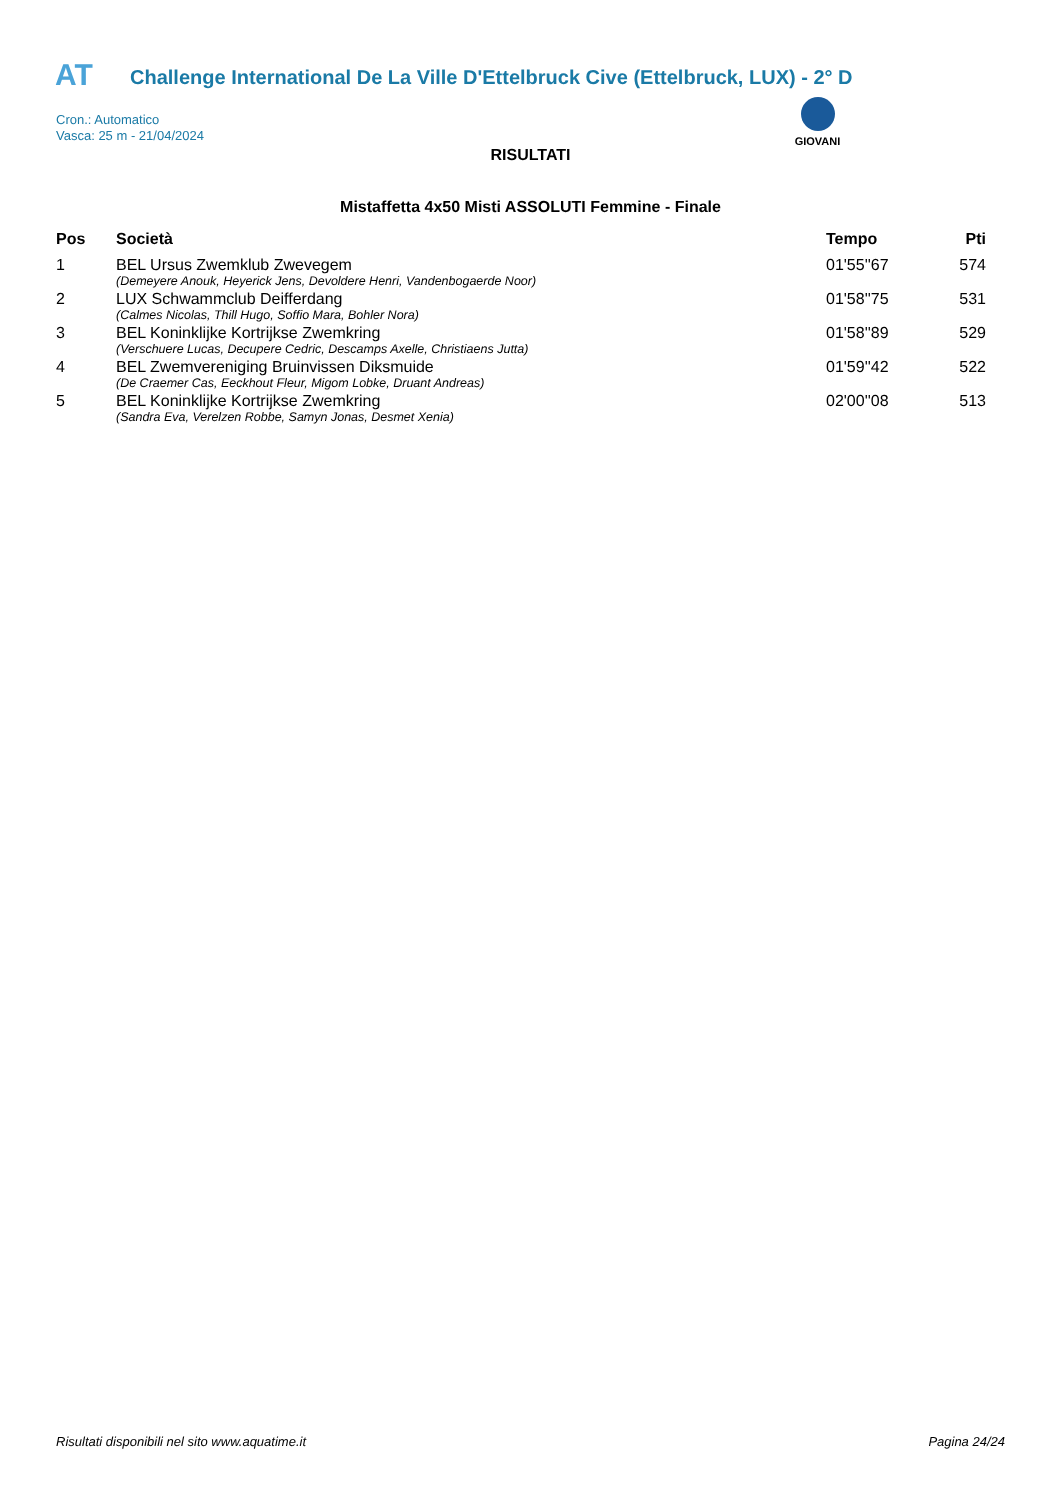AT
Challenge International De La Ville D'Ettelbruck Cive (Ettelbruck, LUX) - 2° D
Cron.: Automatico
Vasca: 25 m - 21/04/2024
GIOVANI
RISULTATI
Mistaffetta 4x50 Misti ASSOLUTI Femmine - Finale
| Pos | Società | Tempo | Pti |
| --- | --- | --- | --- |
| 1 | BEL Ursus Zwemklub Zwevegem | 01'55''67 | 574 |
| | (Demeyere Anouk, Heyerick Jens, Devoldere Henri, Vandenbogaerde Noor) | | |
| 2 | LUX Schwammclub Deifferdang | 01'58''75 | 531 |
| | (Calmes Nicolas, Thill Hugo, Soffio Mara, Bohler Nora) | | |
| 3 | BEL Koninklijke Kortrijkse Zwemkring | 01'58''89 | 529 |
| | (Verschuere Lucas, Decupere Cedric, Descamps Axelle, Christiaens Jutta) | | |
| 4 | BEL Zwemvereniging Bruinvissen Diksmuide | 01'59''42 | 522 |
| | (De Craemer Cas, Eeckhout Fleur, Migom Lobke, Druant Andreas) | | |
| 5 | BEL Koninklijke Kortrijkse Zwemkring | 02'00''08 | 513 |
| | (Sandra Eva, Verelzen Robbe, Samyn Jonas, Desmet Xenia) | | |
Risultati disponibili nel sito www.aquatime.it Pagina 24/24